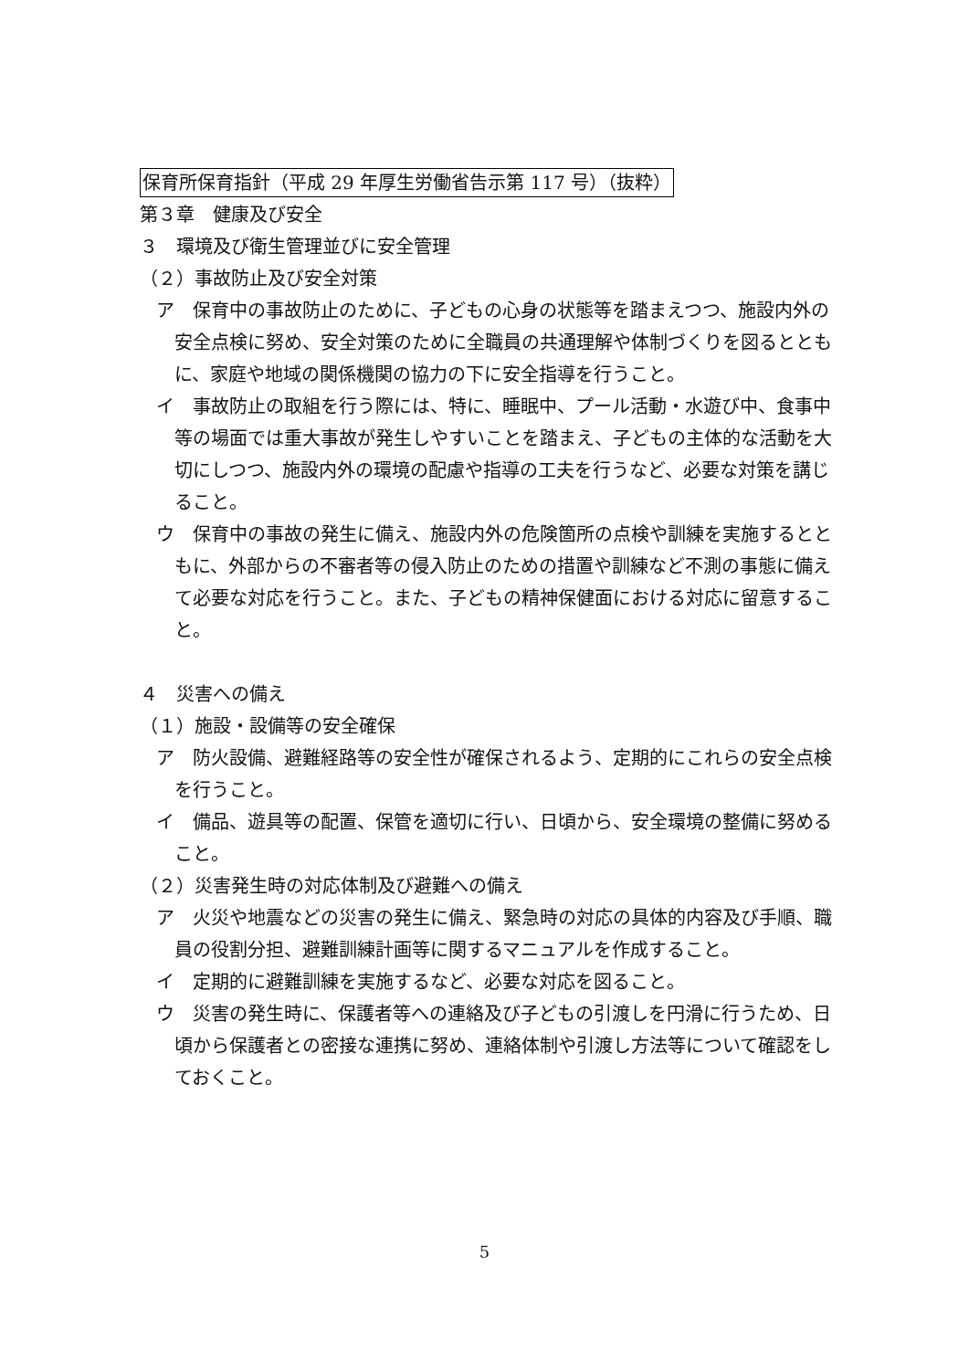保育所保育指針（平成 29 年厚生労働省告示第 117 号）（抜粋）
第３章　健康及び安全
３　環境及び衛生管理並びに安全管理
（２）事故防止及び安全対策
ア　保育中の事故防止のために、子どもの心身の状態等を踏まえつつ、施設内外の安全点検に努め、安全対策のために全職員の共通理解や体制づくりを図るとともに、家庭や地域の関係機関の協力の下に安全指導を行うこと。
イ　事故防止の取組を行う際には、特に、睡眠中、プール活動・水遊び中、食事中等の場面では重大事故が発生しやすいことを踏まえ、子どもの主体的な活動を大切にしつつ、施設内外の環境の配慮や指導の工夫を行うなど、必要な対策を講じること。
ウ　保育中の事故の発生に備え、施設内外の危険箇所の点検や訓練を実施するとともに、外部からの不審者等の侵入防止のための措置や訓練など不測の事態に備えて必要な対応を行うこと。また、子どもの精神保健面における対応に留意すること。
４　災害への備え
（１）施設・設備等の安全確保
ア　防火設備、避難経路等の安全性が確保されるよう、定期的にこれらの安全点検を行うこと。
イ　備品、遊具等の配置、保管を適切に行い、日頃から、安全環境の整備に努めること。
（２）災害発生時の対応体制及び避難への備え
ア　火災や地震などの災害の発生に備え、緊急時の対応の具体的内容及び手順、職員の役割分担、避難訓練計画等に関するマニュアルを作成すること。
イ　定期的に避難訓練を実施するなど、必要な対応を図ること。
ウ　災害の発生時に、保護者等への連絡及び子どもの引渡しを円滑に行うため、日頃から保護者との密接な連携に努め、連絡体制や引渡し方法等について確認をしておくこと。
5